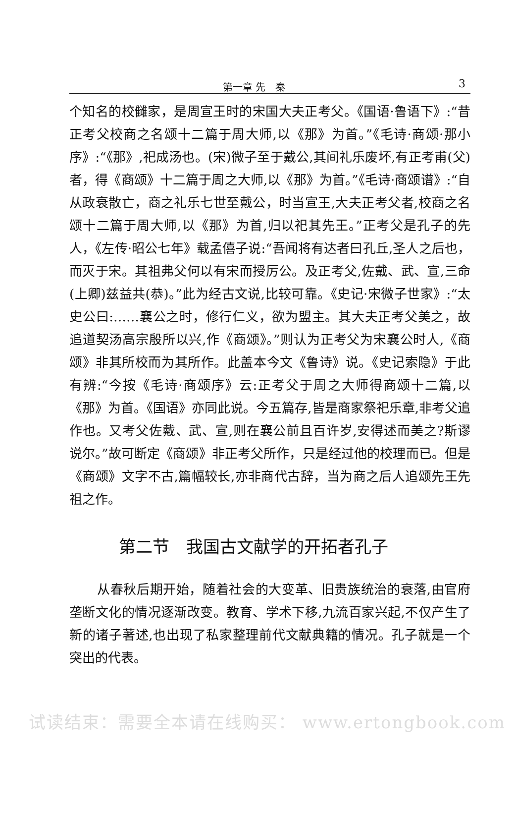第一章 先　秦 3
个知名的校雠家，是周宣王时的宋国大夫正考父。《国语·鲁语下》:“昔正考父校商之名颂十二篇于周大师,以《那》为首。”《毛诗·商颂·那小序》:“《那》,祀成汤也。(宋)微子至于戴公,其间礼乐废坏,有正考甫(父)者，得《商颂》十二篇于周之大师,以《那》为首。”《毛诗·商颂谱》:“自从政衰散亡，商之礼乐七世至戴公，时当宣王,大夫正考父者,校商之名颂十二篇于周大师,以《那》为首,归以祀其先王。”正考父是孔子的先人，《左传·昭公七年》载孟僖子说:“吾闻将有达者曰孔丘,圣人之后也，而灭于宋。其祖弗父何以有宋而授厉公。及正考父,佐戴、武、宣,三命(上卿)兹益共(恭)。”此为经古文说,比较可靠。《史记·宋微子世家》:“太史公曰:……襄公之时，修行仁义，欲为盟主。其大夫正考父美之，故追道契汤高宗殷所以兴,作《商颂》。”则认为正考父为宋襄公时人,《商颂》非其所校而为其所作。此盖本今文《鲁诗》说。《史记索隐》于此有辨:“今按《毛诗·商颂序》云:正考父于周之大师得商颂十二篇,以《那》为首。《国语》亦同此说。今五篇存,皆是商家祭祀乐章,非考父追作也。又考父佐戴、武、宣,则在襄公前且百许岁,安得述而美之?斯谬说尔。”故可断定《商颂》非正考父所作，只是经过他的校理而已。但是《商颂》文字不古,篇幅较长,亦非商代古辞，当为商之后人追颂先王先祖之作。
第二节　我国古文献学的开拓者孔子
从春秋后期开始，随着社会的大变革、旧贵族统治的衰落,由官府垄断文化的情况逐渐改变。教育、学术下移,九流百家兴起,不仅产生了新的诸子著述,也出现了私家整理前代文献典籍的情况。孔子就是一个突出的代表。
试读结束：需要全本请在线购买： www.ertongbook.com